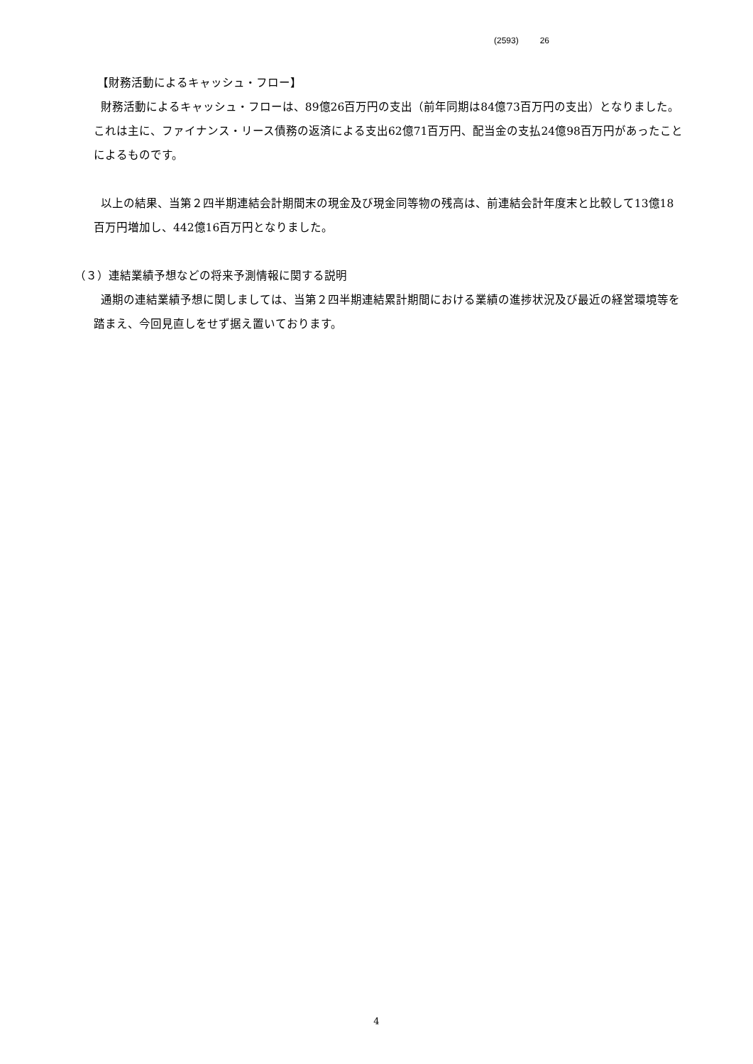(2593) 26
【財務活動によるキャッシュ・フロー】
財務活動によるキャッシュ・フローは、89億26百万円の支出（前年同期は84億73百万円の支出）となりました。これは主に、ファイナンス・リース債務の返済による支出62億71百万円、配当金の支払24億98百万円があったことによるものです。
以上の結果、当第２四半期連結会計期間末の現金及び現金同等物の残高は、前連結会計年度末と比較して13億18百万円増加し、442億16百万円となりました。
（３）連結業績予想などの将来予測情報に関する説明
通期の連結業績予想に関しましては、当第２四半期連結累計期間における業績の進捗状況及び最近の経営環境等を踏まえ、今回見直しをせず据え置いております。
4